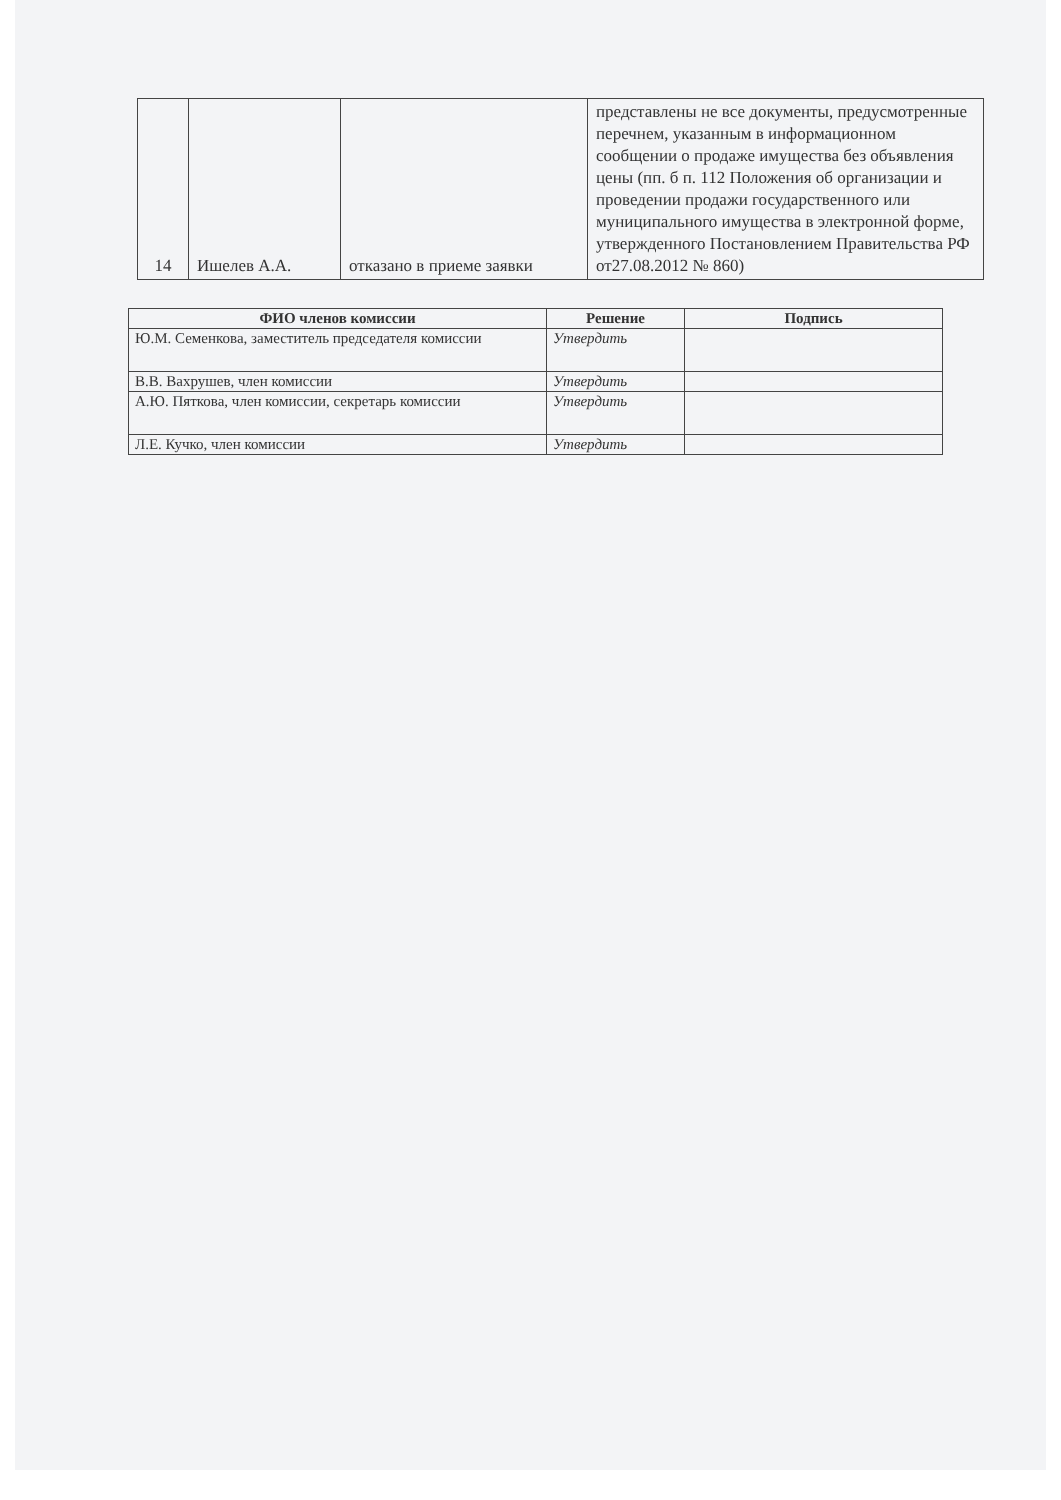| 14 | Ишелев А.А. | отказано в приеме заявки | представлены не все документы, предусмотренные перечнем, указанным в информационном сообщении о продаже имущества без объявления цены (пп. б п. 112 Положения об организации и проведении продажи государственного или муниципального имущества в электронной форме, утвержденного Постановлением Правительства РФ от27.08.2012 № 860) |
| ФИО членов комиссии | Решение | Подпись |
| --- | --- | --- |
| Ю.М. Семенкова, заместитель председателя комиссии | Утвердить | |
| В.В. Вахрушев, член комиссии | Утвердить | |
| А.Ю. Пяткова, член комиссии, секретарь комиссии | Утвердить | |
| Л.Е. Кучко, член комиссии | Утвердить | |